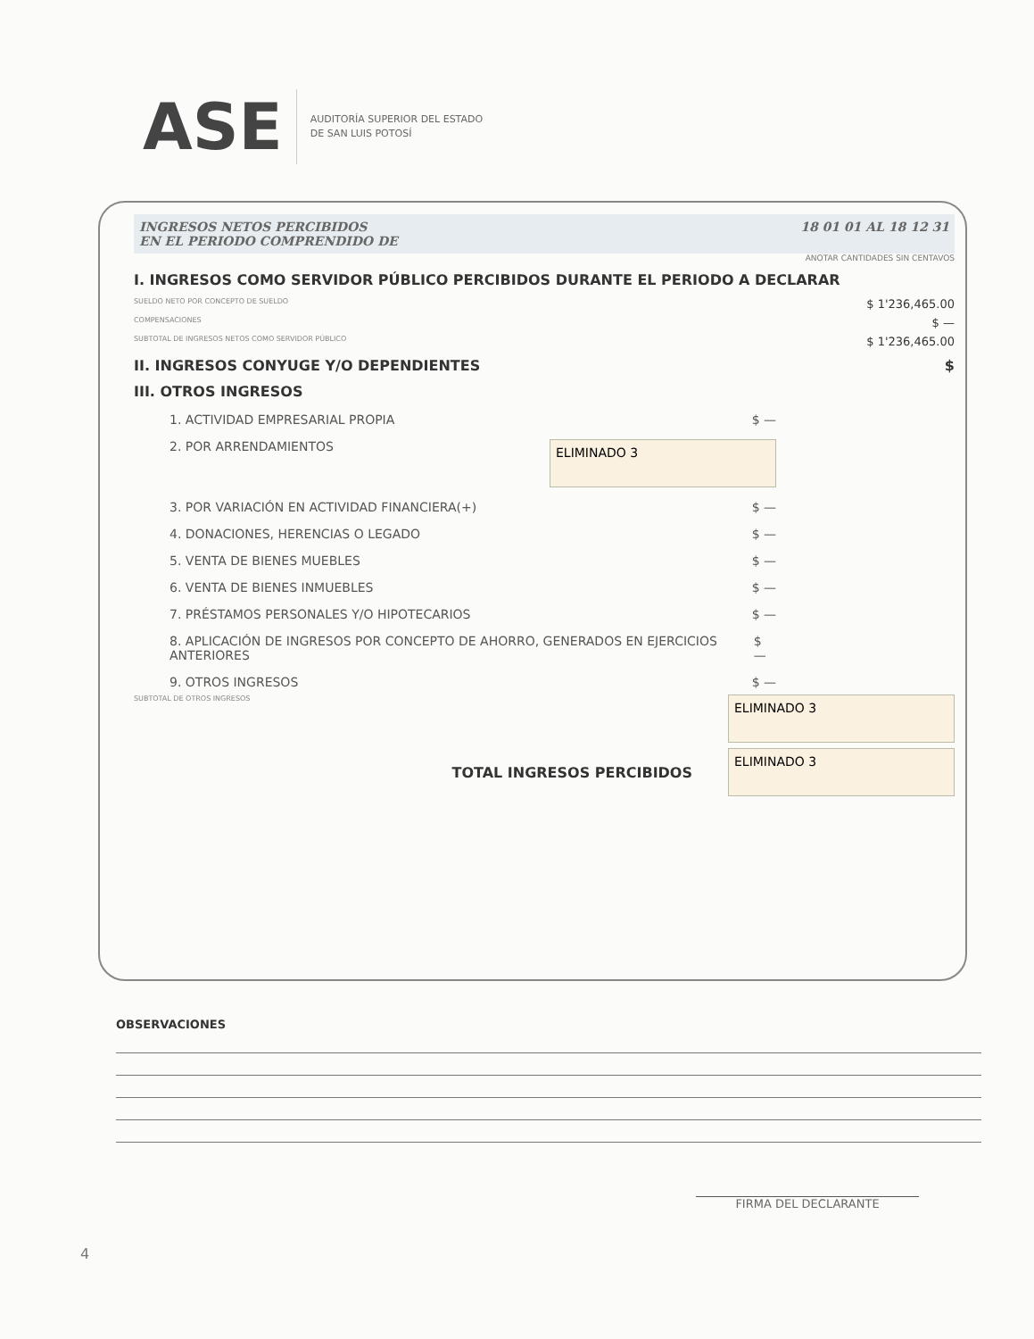ASE
AUDITORÍA SUPERIOR DEL ESTADO
DE SAN LUIS POTOSÍ
INGRESOS NETOS PERCIBIDOS
EN EL PERIODO COMPRENDIDO DE
18 01 01 AL 18 12 31
ANOTAR CANTIDADES SIN CENTAVOS
I. INGRESOS COMO SERVIDOR PÚBLICO PERCIBIDOS DURANTE EL PERIODO A DECLARAR
SUELDO NETO POR CONCEPTO DE SUELDO $ 1'236,465.00
COMPENSACIONES $ —
SUBTOTAL DE INGRESOS NETOS COMO SERVIDOR PÚBLICO $ 1'236,465.00
II. INGRESOS CONYUGE Y/O DEPENDIENTES $
III. OTROS INGRESOS
1. ACTIVIDAD EMPRESARIAL PROPIA $ —
2. POR ARRENDAMIENTOS ELIMINADO 3
3. POR VARIACIÓN EN ACTIVIDAD FINANCIERA(+) $ —
4. DONACIONES, HERENCIAS O LEGADO $ —
5. VENTA DE BIENES MUEBLES $ —
6. VENTA DE BIENES INMUEBLES $ —
7. PRÉSTAMOS PERSONALES Y/O HIPOTECARIOS $ —
8. APLICACIÓN DE INGRESOS POR CONCEPTO DE AHORRO, GENERADOS EN EJERCICIOS ANTERIORES $ —
9. OTROS INGRESOS $ —
SUBTOTAL DE OTROS INGRESOS ELIMINADO 3
TOTAL INGRESOS PERCIBIDOS ELIMINADO 3
OBSERVACIONES
FIRMA DEL DECLARANTE
4